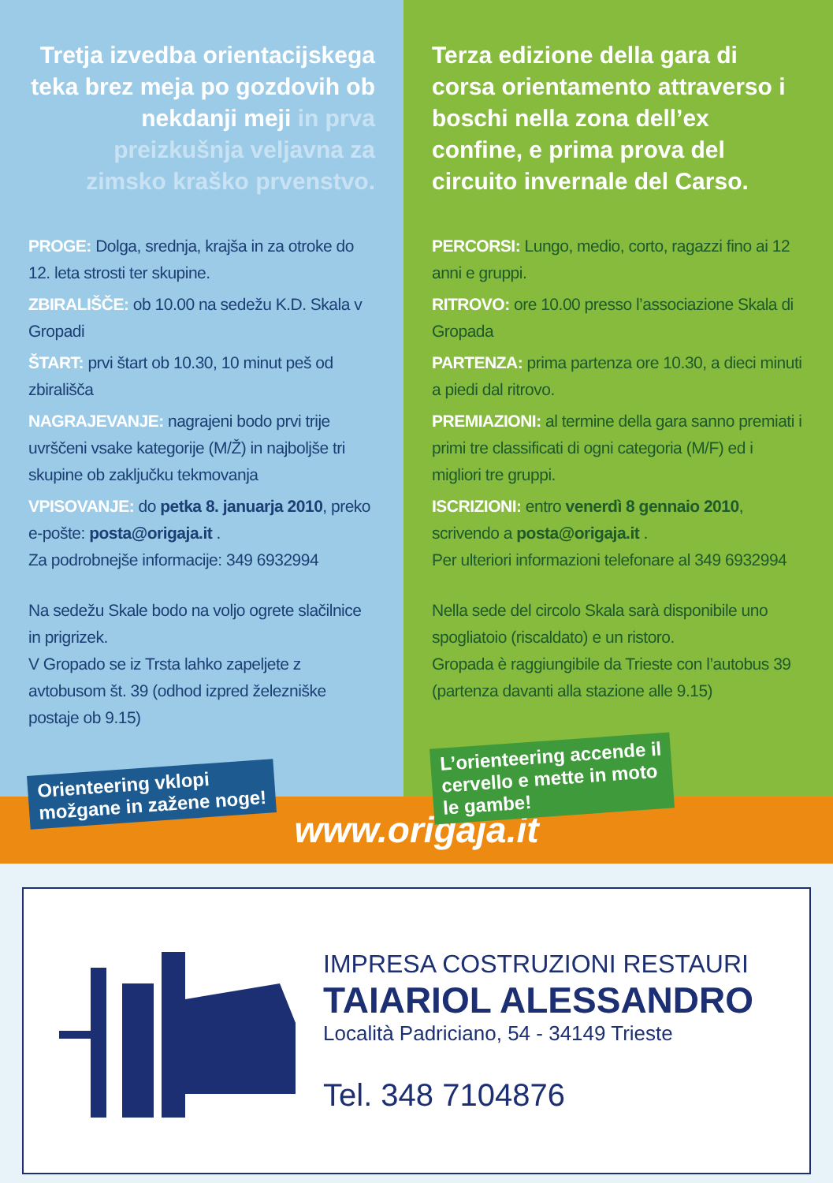Tretja izvedba orientacijskega teka brez meja po gozdovih ob nekdanji meji in prva preizkušnja veljavna za zimsko kraško prvenstvo.
PROGE: Dolga, srednja, krajša in za otroke do 12. leta strosti ter skupine.
ZBIRALIŠČE: ob 10.00 na sedežu K.D. Skala v Gropadi
ŠTART: prvi štart ob 10.30, 10 minut peš od zbirališča
NAGRAJEVANJE: nagrajeni bodo prvi trije uvrščeni vsake kategorije (M/Ž) in najboljše tri skupine ob zaključku tekmovanja
VPISOVANJE: do petka 8. januarja 2010, preko e-pošte: posta@origaja.it .
Za podrobnejše informacije: 349 6932994
Na sedežu Skale bodo na voljo ogrete slačilnice in prigrizek.
V Gropado se iz Trsta lahko zapeljete z avtobusom št. 39 (odhod izpred železniške postaje ob 9.15)
Orienteering vklopi
možgane in zažene noge!
Terza edizione della gara di corsa orientamento attraverso i boschi nella zona dell’ex confine, e prima prova del circuito invernale del Carso.
PERCORSI: Lungo, medio, corto, ragazzi fino ai 12 anni e gruppi.
RITROVO: ore 10.00 presso l’associazione Skala di Gropada
PARTENZA: prima partenza ore 10.30, a dieci minuti a piedi dal ritrovo.
PREMIAZIONI: al termine della gara sanno premiati i primi tre classificati di ogni categoria (M/F) ed i migliori tre gruppi.
ISCRIZIONI: entro venerdì 8 gennaio 2010, scrivendo a posta@origaja.it .
Per ulteriori informazioni telefonare al 349 6932994
Nella sede del circolo Skala sarà disponibile uno spogliatoio (riscaldato) e un ristoro.
Gropada è raggiungibile da Trieste con l’autobus 39 (partenza davanti alla stazione alle 9.15)
L’orienteering accende il
cervello e mette in moto
le gambe!
www.origaja.it
IMPRESA COSTRUZIONI RESTAURI
TAIARIOL ALESSANDRO
Località Padriciano, 54 - 34149 Trieste
Tel. 348 7104876